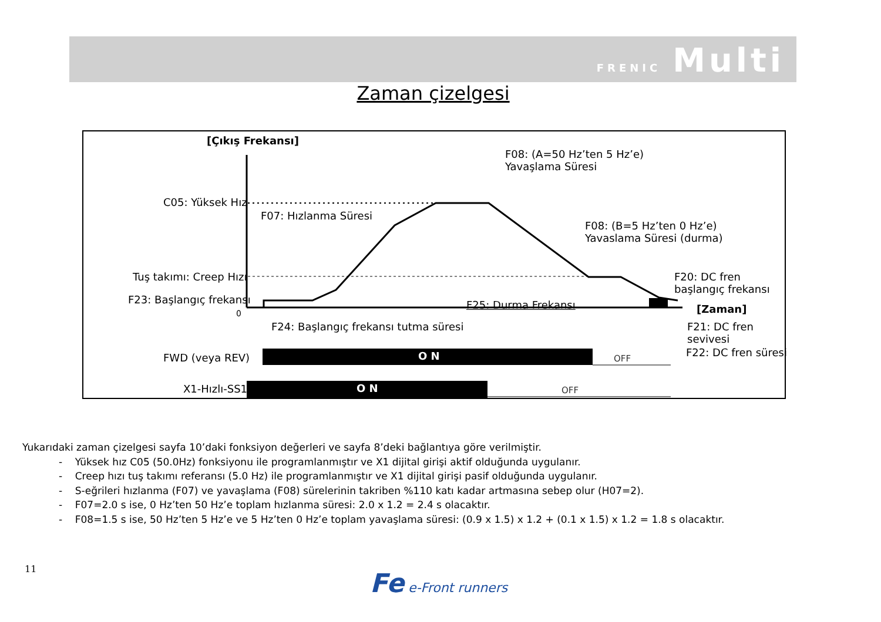FRENIC Multi
Zaman çizelgesi
[Çıkış Frekansı]
F08: (A=50 Hz’ten 5 Hz’e)
Yavaşlama Süresi
C05: Yüksek Hız
F07: Hızlanma Süresi
F08: (B=5 Hz’ten 0 Hz’e)
Yavaslama Süresi (durma)
Tuş takımı: Creep Hızı
F20: DC fren
başlangıç frekansı
F23: Başlangıç frekansı F25: Durma Frekansı
0 [Zaman]
F24: Başlangıç frekansı tutma süresi
F21: DC fren
sevivesi
F22: DC fren süresi
FWD (veya REV) O N OFF
X1-Hızlı-SS1 O N OFF
Yukarıdaki zaman çizelgesi sayfa 10’daki fonksiyon değerleri ve sayfa 8’deki bağlantıya göre verilmiştir.
- Yüksek hız C05 (50.0Hz) fonksiyonu ile programlanmıştır ve X1 dijital girişi aktif olduğunda uygulanır.
- Creep hızı tuş takımı referansı (5.0 Hz) ile programlanmıştır ve X1 dijital girişi pasif olduğunda uygulanır.
- S-eğrileri hızlanma (F07) ve yavaşlama (F08) sürelerinin takriben %110 katı kadar artmasına sebep olur (H07=2).
- F07=2.0 s ise, 0 Hz’ten 50 Hz’e toplam hızlanma süresi: 2.0 x 1.2 = 2.4 s olacaktır.
- F08=1.5 s ise, 50 Hz’ten 5 Hz’e ve 5 Hz’ten 0 Hz’e toplam yavaşlama süresi: (0.9 x 1.5) x 1.2 + (0.1 x 1.5) x 1.2 = 1.8 s olacaktır.
11 Fe e-Front runners